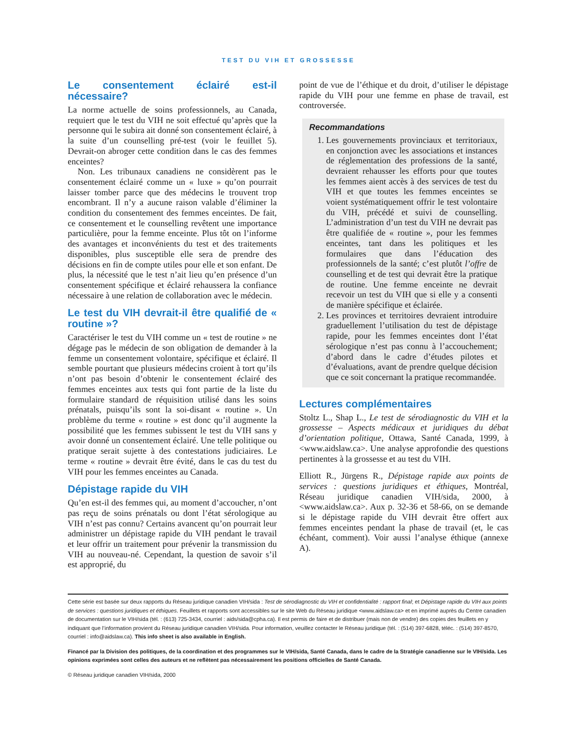TEST DU VIH ET GROSSESSE
Le consentement éclairé est-il nécessaire?
La norme actuelle de soins professionnels, au Canada, requiert que le test du VIH ne soit effectué qu’après que la personne qui le subira ait donné son consentement éclairé, à la suite d’un counselling pré-test (voir le feuillet 5). Devrait-on abroger cette condition dans le cas des femmes enceintes?
Non. Les tribunaux canadiens ne considèrent pas le consentement éclairé comme un « luxe » qu’on pourrait laisser tomber parce que des médecins le trouvent trop encombrant. Il n’y a aucune raison valable d’éliminer la condition du consentement des femmes enceintes. De fait, ce consentement et le counselling revêtent une importance particulière, pour la femme enceinte. Plus tôt on l’informe des avantages et inconvénients du test et des traitements disponibles, plus susceptible elle sera de prendre des décisions en fin de compte utiles pour elle et son enfant. De plus, la nécessité que le test n’ait lieu qu’en présence d’un consentement spécifique et éclairé rehaussera la confiance nécessaire à une relation de collaboration avec le médecin.
Le test du VIH devrait-il être qualifié de « routine »?
Caractériser le test du VIH comme un « test de routine » ne dégage pas le médecin de son obligation de demander à la femme un consentement volontaire, spécifique et éclairé. Il semble pourtant que plusieurs médecins croient à tort qu’ils n’ont pas besoin d’obtenir le consentement éclairé des femmes enceintes aux tests qui font partie de la liste du formulaire standard de réquisition utilisé dans les soins prénatals, puisqu’ils sont la soi-disant « routine ». Un problème du terme « routine » est donc qu’il augmente la possibilité que les femmes subissent le test du VIH sans y avoir donné un consentement éclairé. Une telle politique ou pratique serait sujette à des contestations judiciaires. Le terme « routine » devrait être évité, dans le cas du test du VIH pour les femmes enceintes au Canada.
Dépistage rapide du VIH
Qu’en est-il des femmes qui, au moment d’accoucher, n’ont pas reçu de soins prénatals ou dont l’état sérologique au VIH n’est pas connu? Certains avancent qu’on pourrait leur administrer un dépistage rapide du VIH pendant le travail et leur offrir un traitement pour prévenir la transmission du VIH au nouveau-né. Cependant, la question de savoir s’il est approprié, du
point de vue de l’éthique et du droit, d’utiliser le dépistage rapide du VIH pour une femme en phase de travail, est controversée.
Recommandations
1. Les gouvernements provinciaux et territoriaux, en conjonction avec les associations et instances de réglementation des professions de la santé, devraient rehausser les efforts pour que toutes les femmes aient accès à des services de test du VIH et que toutes les femmes enceintes se voient systématiquement offrir le test volontaire du VIH, précédé et suivi de counselling. L’administration d’un test du VIH ne devrait pas être qualifiée de « routine », pour les femmes enceintes, tant dans les politiques et les formulaires que dans l’éducation des professionnels de la santé; c’est plutôt l’offre de counselling et de test qui devrait être la pratique de routine. Une femme enceinte ne devrait recevoir un test du VIH que si elle y a consenti de manière spécifique et éclairée.
2. Les provinces et territoires devraient introduire graduellement l’utilisation du test de dépistage rapide, pour les femmes enceintes dont l’état sérologique n’est pas connu à l’accouchement; d’abord dans le cadre d’études pilotes et d’évaluations, avant de prendre quelque décision que ce soit concernant la pratique recommandée.
Lectures complémentaires
Stoltz L., Shap L., Le test de sérodiagnostic du VIH et la grossesse – Aspects médicaux et juridiques du débat d’orientation politique, Ottawa, Santé Canada, 1999, à <www.aidslaw.ca>. Une analyse approfondie des questions pertinentes à la grossesse et au test du VIH.
Elliott R., Jürgens R., Dépistage rapide aux points de services : questions juridiques et éthiques, Montréal, Réseau juridique canadien VIH/sida, 2000, à <www.aidslaw.ca>. Aux p. 32-36 et 58-66, on se demande si le dépistage rapide du VIH devrait être offert aux femmes enceintes pendant la phase de travail (et, le cas échéant, comment). Voir aussi l’analyse éthique (annexe A).
Cette série est basée sur deux rapports du Réseau juridique canadien VIH/sida : Test de sérodiagnostic du VIH et confidentialité : rapport final; et Dépistage rapide du VIH aux points de services : questions juridiques et éthiques. Feuillets et rapports sont accessibles sur le site Web du Réseau juridique <www.aidslaw.ca> et en imprimé auprès du Centre canadien de documentation sur le VIH/sida (tél. : (613) 725-3434, courriel : aids/sida@cpha.ca). Il est permis de faire et de distribuer (mais non de vendre) des copies des feuillets en y indiquant que l’information provient du Réseau juridique canadien VIH/sida. Pour information, veuillez contacter le Réseau juridique (tél. : (514) 397-6828, téléc. : (514) 397-8570, courriel : info@aidslaw.ca). This info sheet is also available in English.
Financé par la Division des politiques, de la coordination et des programmes sur le VIH/sida, Santé Canada, dans le cadre de la Stratégie canadienne sur le VIH/sida. Les opinions exprimées sont celles des auteurs et ne reflètent pas nécessairement les positions officielles de Santé Canada.
© Réseau juridique canadien VIH/sida, 2000